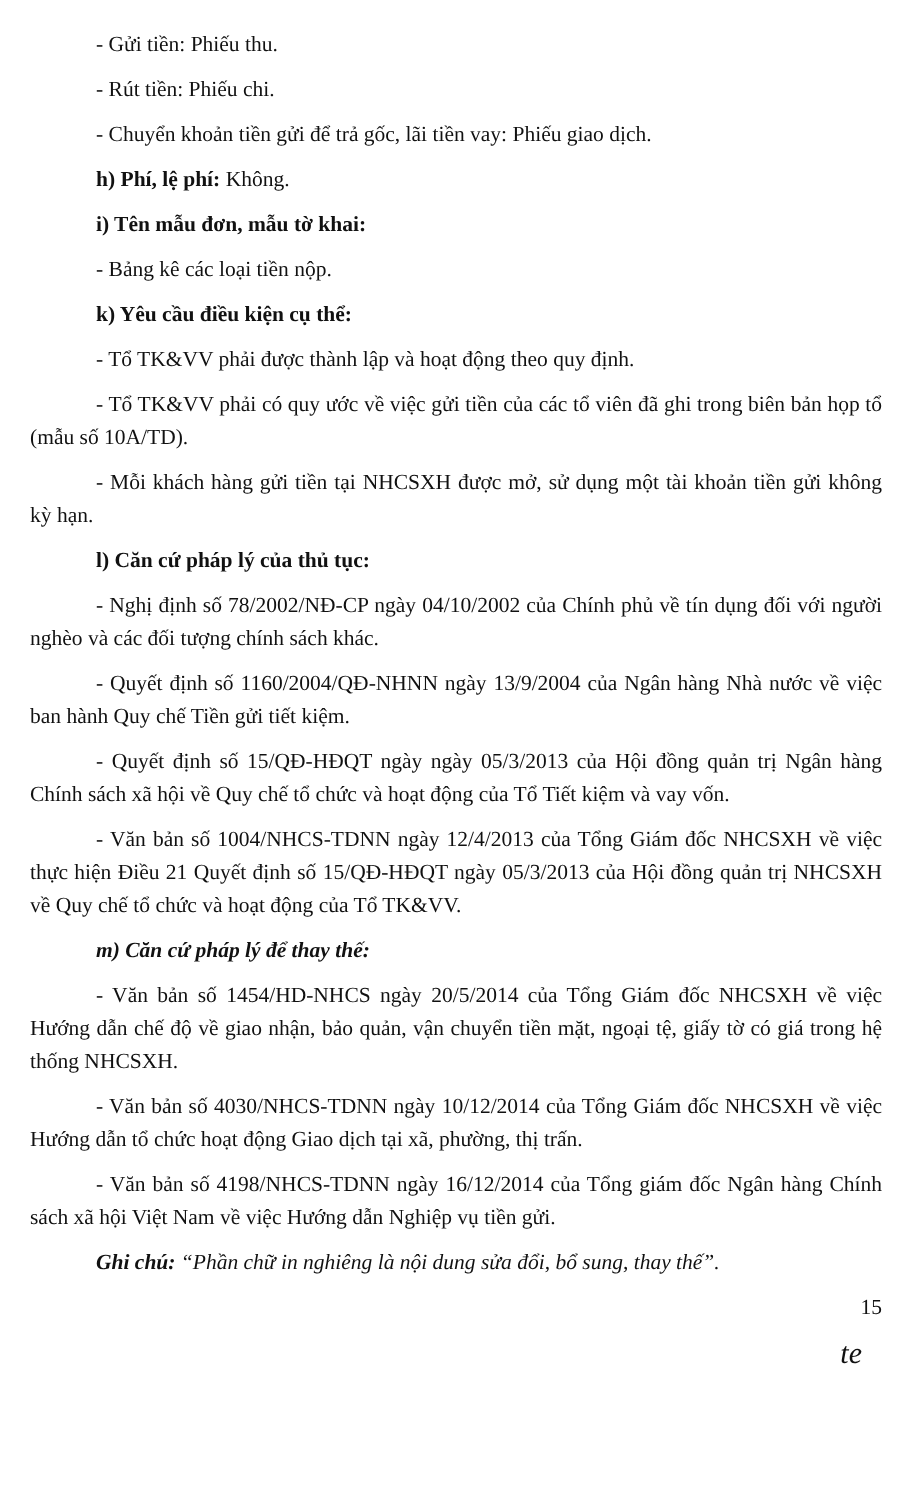- Gửi tiền: Phiếu thu.
- Rút tiền: Phiếu chi.
- Chuyển khoản tiền gửi để trả gốc, lãi tiền vay: Phiếu giao dịch.
h) Phí, lệ phí: Không.
i) Tên mẫu đơn, mẫu tờ khai:
- Bảng kê các loại tiền nộp.
k) Yêu cầu điều kiện cụ thể:
- Tổ TK&VV phải được thành lập và hoạt động theo quy định.
- Tổ TK&VV phải có quy ước về việc gửi tiền của các tổ viên đã ghi trong biên bản họp tổ (mẫu số 10A/TD).
- Mỗi khách hàng gửi tiền tại NHCSXH được mở, sử dụng một tài khoản tiền gửi không kỳ hạn.
l) Căn cứ pháp lý của thủ tục:
- Nghị định số 78/2002/NĐ-CP ngày 04/10/2002 của Chính phủ về tín dụng đối với người nghèo và các đối tượng chính sách khác.
- Quyết định số 1160/2004/QĐ-NHNN ngày 13/9/2004 của Ngân hàng Nhà nước về việc ban hành Quy chế Tiền gửi tiết kiệm.
- Quyết định số 15/QĐ-HĐQT ngày ngày 05/3/2013 của Hội đồng quản trị Ngân hàng Chính sách xã hội về Quy chế tổ chức và hoạt động của Tổ Tiết kiệm và vay vốn.
- Văn bản số 1004/NHCS-TDNN ngày 12/4/2013 của Tổng Giám đốc NHCSXH về việc thực hiện Điều 21 Quyết định số 15/QĐ-HĐQT ngày 05/3/2013 của Hội đồng quản trị NHCSXH về Quy chế tổ chức và hoạt động của Tổ TK&VV.
m) Căn cứ pháp lý để thay thế:
- Văn bản số 1454/HD-NHCS ngày 20/5/2014 của Tổng Giám đốc NHCSXH về việc Hướng dẫn chế độ về giao nhận, bảo quản, vận chuyển tiền mặt, ngoại tệ, giấy tờ có giá trong hệ thống NHCSXH.
- Văn bản số 4030/NHCS-TDNN ngày 10/12/2014 của Tổng Giám đốc NHCSXH về việc Hướng dẫn tổ chức hoạt động Giao dịch tại xã, phường, thị trấn.
- Văn bản số 4198/NHCS-TDNN ngày 16/12/2014 của Tổng giám đốc Ngân hàng Chính sách xã hội Việt Nam về việc Hướng dẫn Nghiệp vụ tiền gửi.
Ghi chú: “Phần chữ in nghiêng là nội dung sửa đổi, bổ sung, thay thế”.
15
te